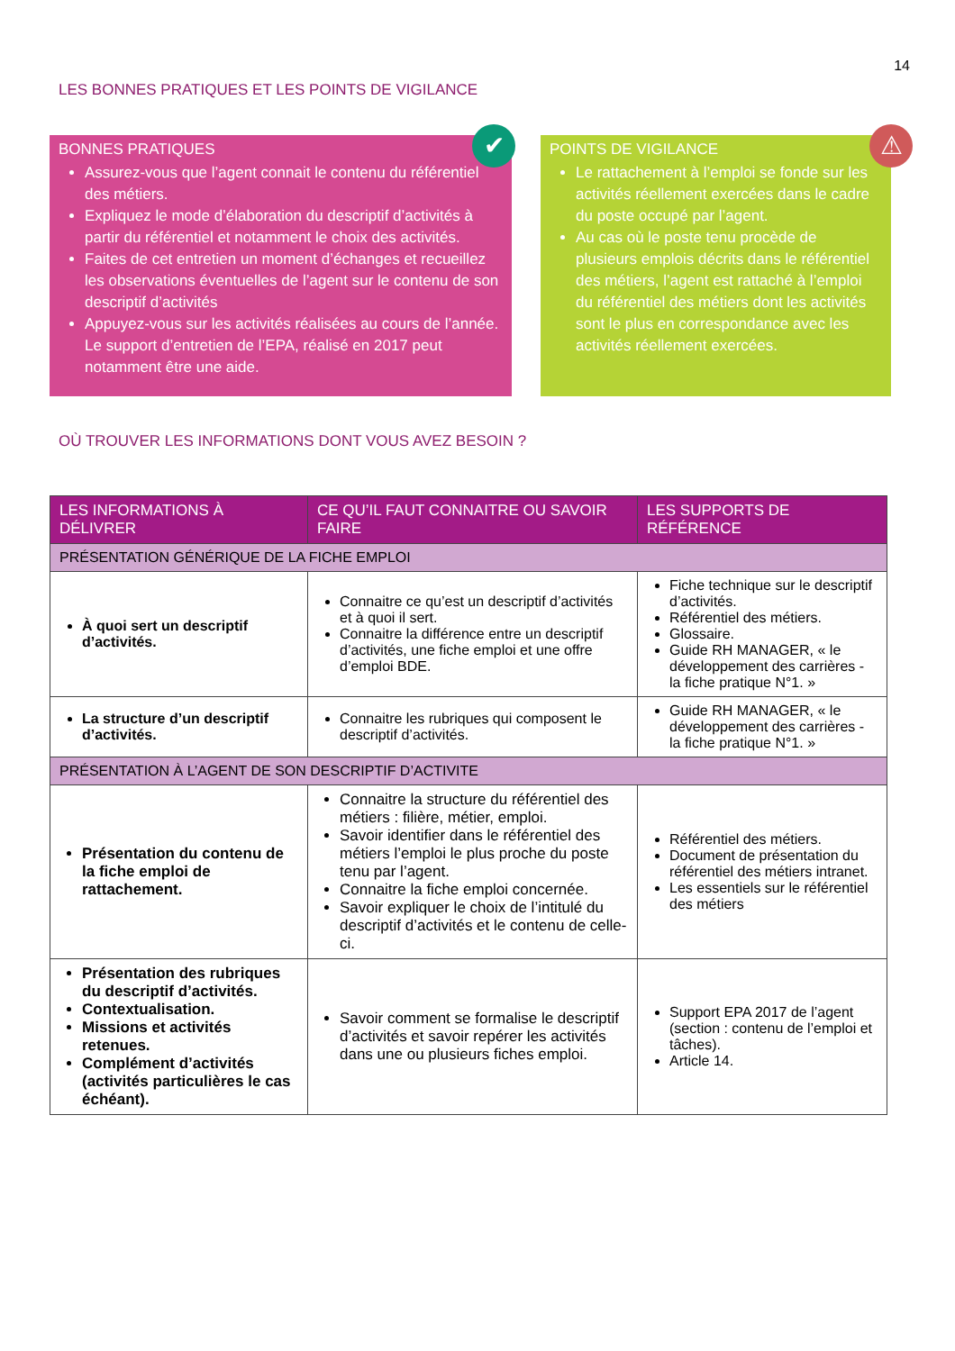14
LES BONNES PRATIQUES ET LES POINTS DE VIGILANCE
✔
BONNES PRATIQUES
Assurez-vous que l’agent connait le contenu du référentiel des métiers.
Expliquez le mode d’élaboration du descriptif d’activités à partir du référentiel et notamment le choix des activités.
Faites de cet entretien un moment d’échanges et recueillez les observations éventuelles de l’agent sur le contenu de son descriptif d’activités
Appuyez-vous sur les activités réalisées au cours de l’année. Le support d’entretien de l’EPA, réalisé en 2017 peut notamment être une aide.
⚠
POINTS DE VIGILANCE
Le rattachement à l’emploi se fonde sur les activités réellement exercées dans le cadre du poste occupé par l’agent.
Au cas où le poste tenu procède de plusieurs emplois décrits dans le référentiel des métiers, l’agent est rattaché à l’emploi du référentiel des métiers dont les activités sont le plus en correspondance avec les activités réellement exercées.
OÙ TROUVER LES INFORMATIONS DONT VOUS AVEZ BESOIN ?
| LES INFORMATIONS À DÉLIVRER | CE QU’IL FAUT CONNAITRE OU SAVOIR FAIRE | LES SUPPORTS DE RÉFÉRENCE |
| --- | --- | --- |
| PRÉSENTATION GÉNÉRIQUE DE LA FICHE EMPLOI | | |
| À quoi sert un descriptif d’activités. | Connaitre ce qu’est un descriptif d’activités et à quoi il sert. Connaitre la différence entre un descriptif d’activités, une fiche emploi et une offre d’emploi BDE. | Fiche technique sur le descriptif d’activités. Référentiel des métiers. Glossaire. Guide RH MANAGER, « le développement des carrières - la fiche pratique N°1. » |
| La structure d’un descriptif d’activités. | Connaitre les rubriques qui composent le descriptif d’activités. | Guide RH MANAGER, « le développement des carrières - la fiche pratique N°1. » |
| PRÉSENTATION À L’AGENT DE SON DESCRIPTIF D’ACTIVITE | | |
| Présentation du contenu de la fiche emploi de rattachement. | Connaitre la structure du référentiel des métiers : filière, métier, emploi. Savoir identifier dans le référentiel des métiers l’emploi le plus proche du poste tenu par l’agent. Connaitre la fiche emploi concernée. Savoir expliquer le choix de l’intitulé du descriptif d’activités et le contenu de celle-ci. | Référentiel des métiers. Document de présentation du référentiel des métiers intranet. Les essentiels sur le référentiel des métiers |
| Présentation des rubriques du descriptif d’activités. Contextualisation. Missions et activités retenues. Complément d’activités (activités particulières le cas échéant). | Savoir comment se formalise le descriptif d’activités et savoir repérer les activités dans une ou plusieurs fiches emploi. | Support EPA 2017 de l’agent (section : contenu de l’emploi et tâches). Article 14. |